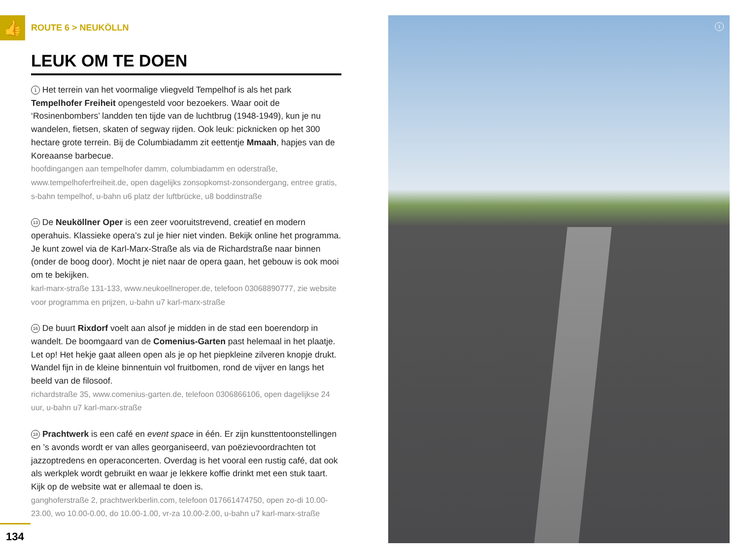👍
ROUTE 6 > NEUKÖLLN
LEUK OM TE DOEN
1 Het terrein van het voormalige vliegveld Tempelhof is als het park Tempelhofer Freiheit opengesteld voor bezoekers. Waar ooit de ‘Rosinenbombers’ landden ten tijde van de luchtbrug (1948-1949), kun je nu wandelen, fietsen, skaten of segway rijden. Ook leuk: picknicken op het 300 hectare grote terrein. Bij de Columbiadamm zit eettentje Mmaah, hapjes van de Koreaanse barbecue.
hoofdingangen aan tempelhofer damm, columbiadamm en oderstraße, www.tempelhoferfreiheit.de, open dagelijks zonsopkomst-zonsondergang, entree gratis, s-bahn tempelhof, u-bahn u6 platz der luftbrücke, u8 boddinstraße
13 De Neuköllner Oper is een zeer vooruitstrevend, creatief en modern operahuis. Klassieke opera’s zul je hier niet vinden. Bekijk online het programma. Je kunt zowel via de Karl-Marx-Straße als via de Richardstraße naar binnen (onder de boog door). Mocht je niet naar de opera gaan, het gebouw is ook mooi om te bekijken.
karl-marx-straße 131-133, www.neukoellneroper.de, telefoon 03068890777, zie website voor programma en prijzen, u-bahn u7 karl-marx-straße
16 De buurt Rixdorf voelt aan alsof je midden in de stad een boerendorp in wandelt. De boomgaard van de Comenius-Garten past helemaal in het plaatje. Let op! Het hekje gaat alleen open als je op het piepkleine zilveren knopje drukt. Wandel fijn in de kleine binnentuin vol fruitbomen, rond de vijver en langs het beeld van de filosoof.
richardstraße 35, www.comenius-garten.de, telefoon 0306866106, open dagelijkse 24 uur, u-bahn u7 karl-marx-straße
18 Prachtwerk is een café en event space in één. Er zijn kunsttentoonstellingen en ’s avonds wordt er van alles georganiseerd, van poëzievoordrachten tot jazzoptredens en operaconcerten. Overdag is het vooral een rustig café, dat ook als werkplek wordt gebruikt en waar je lekkere koffie drinkt met een stuk taart. Kijk op de website wat er allemaal te doen is.
ganghoferstraße 2, prachtwerkberlin.com, telefoon 017661474750, open zo-di 10.00-23.00, wo 10.00-0.00, do 10.00-1.00, vr-za 10.00-2.00, u-bahn u7 karl-marx-straße
134
1